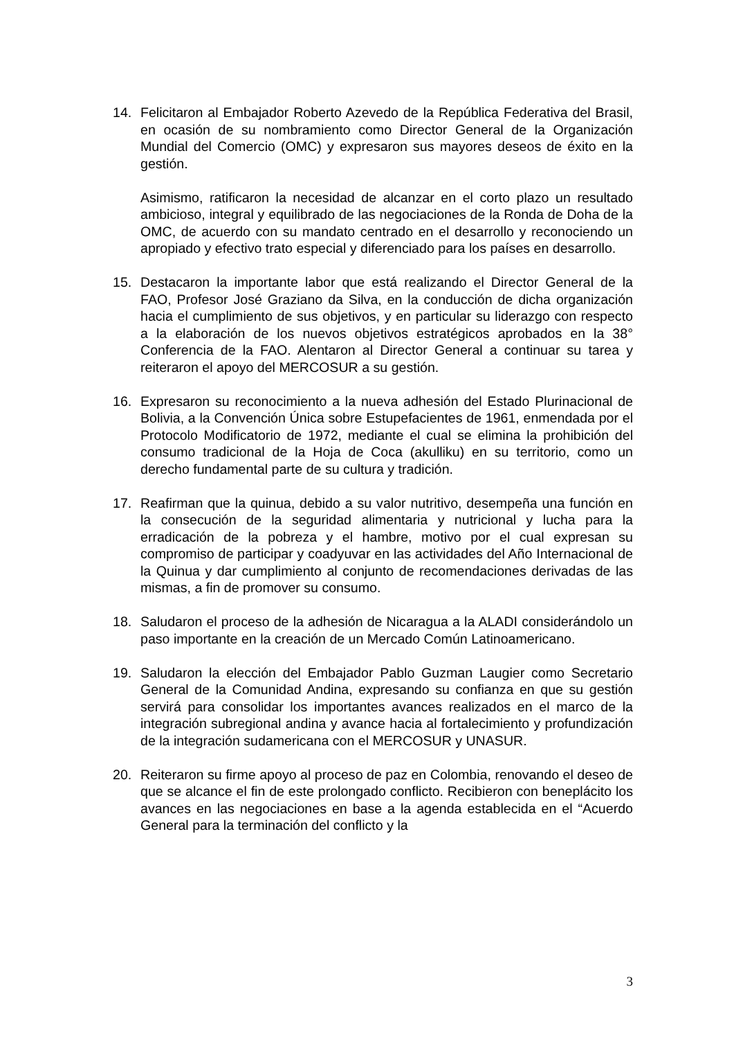14. Felicitaron al Embajador Roberto Azevedo de la República Federativa del Brasil, en ocasión de su nombramiento como Director General de la Organización Mundial del Comercio (OMC) y expresaron sus mayores deseos de éxito en la gestión.
Asimismo, ratificaron la necesidad de alcanzar en el corto plazo un resultado ambicioso, integral y equilibrado de las negociaciones de la Ronda de Doha de la OMC, de acuerdo con su mandato centrado en el desarrollo y reconociendo un apropiado y efectivo trato especial y diferenciado para los países en desarrollo.
15. Destacaron la importante labor que está realizando el Director General de la FAO, Profesor José Graziano da Silva, en la conducción de dicha organización hacia el cumplimiento de sus objetivos, y en particular su liderazgo con respecto a la elaboración de los nuevos objetivos estratégicos aprobados en la 38° Conferencia de la FAO. Alentaron al Director General a continuar su tarea y reiteraron el apoyo del MERCOSUR a su gestión.
16. Expresaron su reconocimiento a la nueva adhesión del Estado Plurinacional de Bolivia, a la Convención Única sobre Estupefacientes de 1961, enmendada por el Protocolo Modificatorio de 1972, mediante el cual se elimina la prohibición del consumo tradicional de la Hoja de Coca (akulliku) en su territorio, como un derecho fundamental parte de su cultura y tradición.
17. Reafirman que la quinua, debido a su valor nutritivo, desempeña una función en la consecución de la seguridad alimentaria y nutricional y lucha para la erradicación de la pobreza y el hambre, motivo por el cual expresan su compromiso de participar y coadyuvar en las actividades del Año Internacional de la Quinua y dar cumplimiento al conjunto de recomendaciones derivadas de las mismas, a fin de promover su consumo.
18. Saludaron el proceso de la adhesión de Nicaragua a la ALADI considerándolo un paso importante en la creación de un Mercado Común Latinoamericano.
19. Saludaron la elección del Embajador Pablo Guzman Laugier como Secretario General de la Comunidad Andina, expresando su confianza en que su gestión servirá para consolidar los importantes avances realizados en el marco de la integración subregional andina y avance hacia al fortalecimiento y profundización de la integración sudamericana con el MERCOSUR y UNASUR.
20. Reiteraron su firme apoyo al proceso de paz en Colombia, renovando el deseo de que se alcance el fin de este prolongado conflicto. Recibieron con beneplácito los avances en las negociaciones en base a la agenda establecida en el “Acuerdo General para la terminación del conflicto y la
3